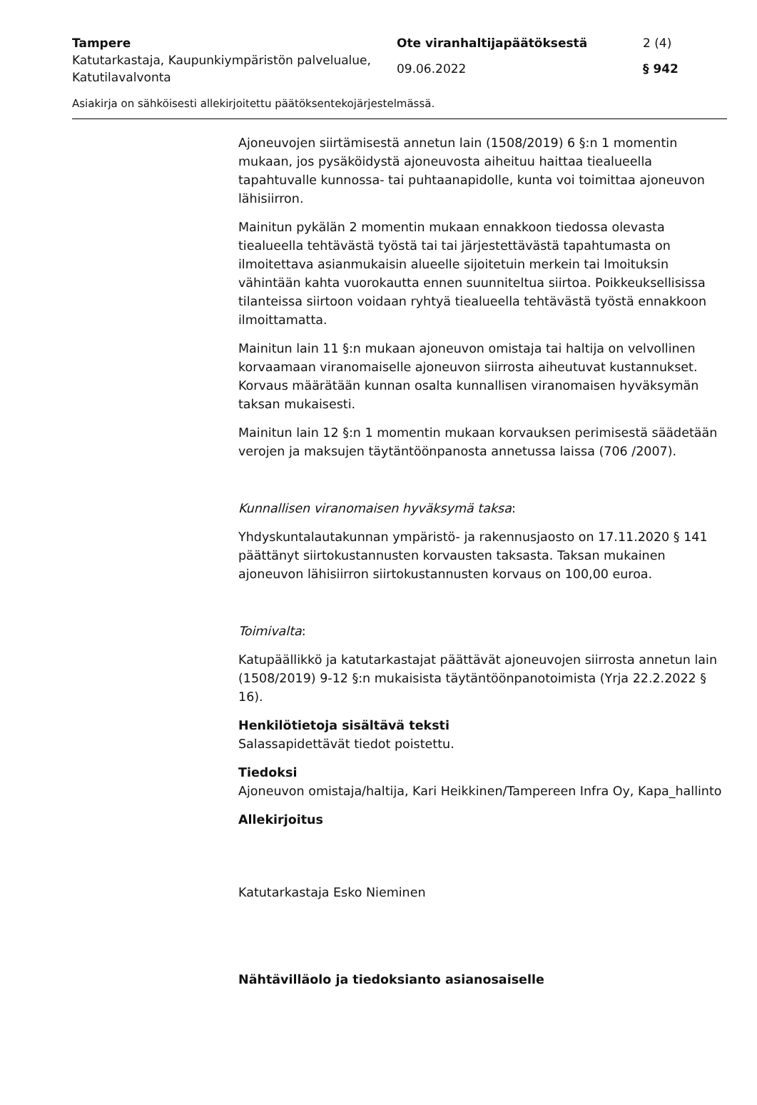Tampere Ote viranhaltijapäätöksestä 2 (4)
Katutarkastaja, Kaupunkiympäristön palvelualue, Katutilavalvonta
09.06.2022 § 942
Asiakirja on sähköisesti allekirjoitettu päätöksentekojärjestelmässä.
Ajoneuvojen siirtämisestä annetun lain (1508/2019) 6 §:n 1 momentin mukaan, jos pysäköidystä ajoneuvosta aiheituu haittaa tiealueella tapahtuvalle kunnossa- tai puhtaanapidolle, kunta voi toimittaa ajoneuvon lähisiirron.
Mainitun pykälän 2 momentin mukaan ennakkoon tiedossa olevasta tiealueella tehtävästä työstä tai tai järjestettävästä tapahtumasta on ilmoitettava asianmukaisin alueelle sijoitetuin merkein tai lmoituksin vähintään kahta vuorokautta ennen suunniteltua siirtoa. Poikkeuksellisissa tilanteissa siirtoon voidaan ryhtyä tiealueella tehtävästä työstä ennakkoon ilmoittamatta.
Mainitun lain 11 §:n mukaan ajoneuvon omistaja tai haltija on velvollinen korvaamaan viranomaiselle ajoneuvon siirrosta aiheutuvat kustannukset. Korvaus määrätään kunnan osalta kunnallisen viranomaisen hyväksymän taksan mukaisesti.
Mainitun lain 12 §:n 1 momentin mukaan korvauksen perimisestä säädetään verojen ja maksujen täytäntöönpanosta annetussa laissa (706 /2007).
Kunnallisen viranomaisen hyväksymä taksa:
Yhdyskuntalautakunnan ympäristö- ja rakennusjaosto on 17.11.2020 § 141 päättänyt siirtokustannusten korvausten taksasta. Taksan mukainen ajoneuvon lähisiirron siirtokustannusten korvaus on 100,00 euroa.
Toimivalta:
Katupäällikkö ja katutarkastajat päättävät ajoneuvojen siirrosta annetun lain (1508/2019) 9-12 §:n mukaisista täytäntöönpanotoimista (Yrja 22.2.2022 § 16).
Henkilötietoja sisältävä teksti
Salassapidettävät tiedot poistettu.
Tiedoksi
Ajoneuvon omistaja/haltija, Kari Heikkinen/Tampereen Infra Oy, Kapa_hallinto
Allekirjoitus
Katutarkastaja Esko Nieminen
Nähtävilläolo ja tiedoksianto asianosaiselle